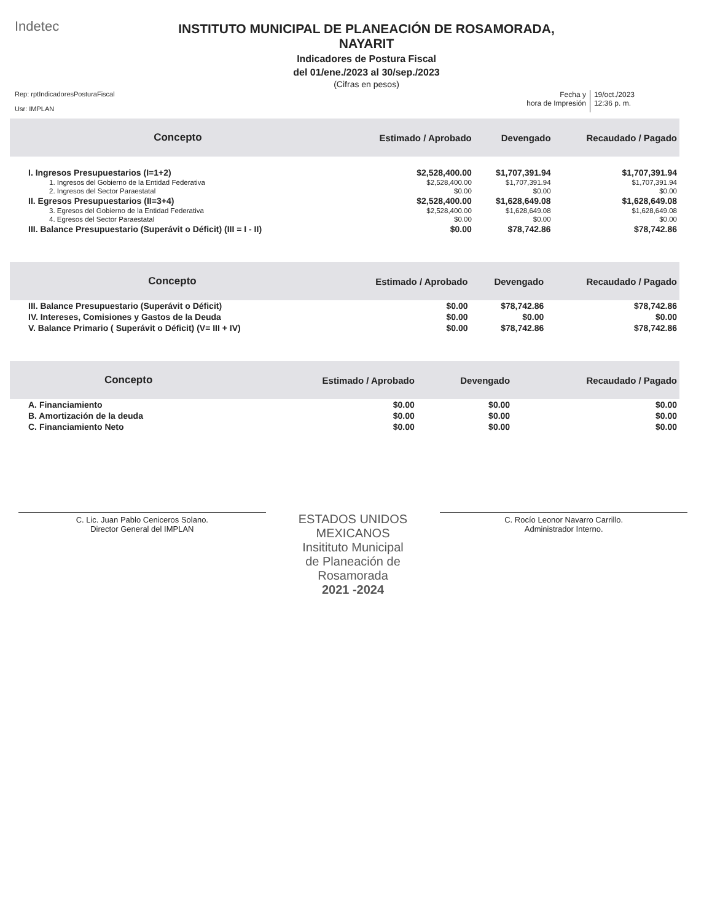Indetec
INSTITUTO MUNICIPAL DE PLANEACIÓN DE ROSAMORADA,
NAYARIT
Indicadores de Postura Fiscal
del 01/ene./2023 al 30/sep./2023
(Cifras en pesos)
Rep: rptIndicadoresPosturaFiscal
Usr: IMPLAN
Fecha y
hora de Impresión
19/oct./2023
12:36 p. m.
| Concepto | Estimado / Aprobado | Devengado | Recaudado / Pagado |
| --- | --- | --- | --- |
| I. Ingresos Presupuestarios (I=1+2) | $2,528,400.00 | $1,707,391.94 | $1,707,391.94 |
| 1. Ingresos del Gobierno de la Entidad Federativa | $2,528,400.00 | $1,707,391.94 | $1,707,391.94 |
| 2. Ingresos del Sector Paraestatal | $0.00 | $0.00 | $0.00 |
| II. Egresos Presupuestarios (II=3+4) | $2,528,400.00 | $1,628,649.08 | $1,628,649.08 |
| 3. Egresos del Gobierno de la Entidad Federativa | $2,528,400.00 | $1,628,649.08 | $1,628,649.08 |
| 4. Egresos del Sector Paraestatal | $0.00 | $0.00 | $0.00 |
| III. Balance Presupuestario (Superávit o Déficit) (III = I - II) | $0.00 | $78,742.86 | $78,742.86 |
| Concepto | Estimado / Aprobado | Devengado | Recaudado / Pagado |
| --- | --- | --- | --- |
| III. Balance Presupuestario (Superávit o Déficit) | $0.00 | $78,742.86 | $78,742.86 |
| IV. Intereses, Comisiones y Gastos de la Deuda | $0.00 | $0.00 | $0.00 |
| V. Balance Primario ( Superávit o Déficit) (V= III + IV) | $0.00 | $78,742.86 | $78,742.86 |
| Concepto | Estimado / Aprobado | Devengado | Recaudado / Pagado |
| --- | --- | --- | --- |
| A. Financiamiento | $0.00 | $0.00 | $0.00 |
| B. Amortización de la deuda | $0.00 | $0.00 | $0.00 |
| C. Financiamiento Neto | $0.00 | $0.00 | $0.00 |
C. Lic. Juan Pablo Ceniceros Solano.
Director General del IMPLAN
ESTADOS UNIDOS MEXICANOS
Insitituto Municipal
de Planeación de
Rosamorada
2021 -2024
C. Rocío Leonor Navarro Carrillo.
Administrador Interno.